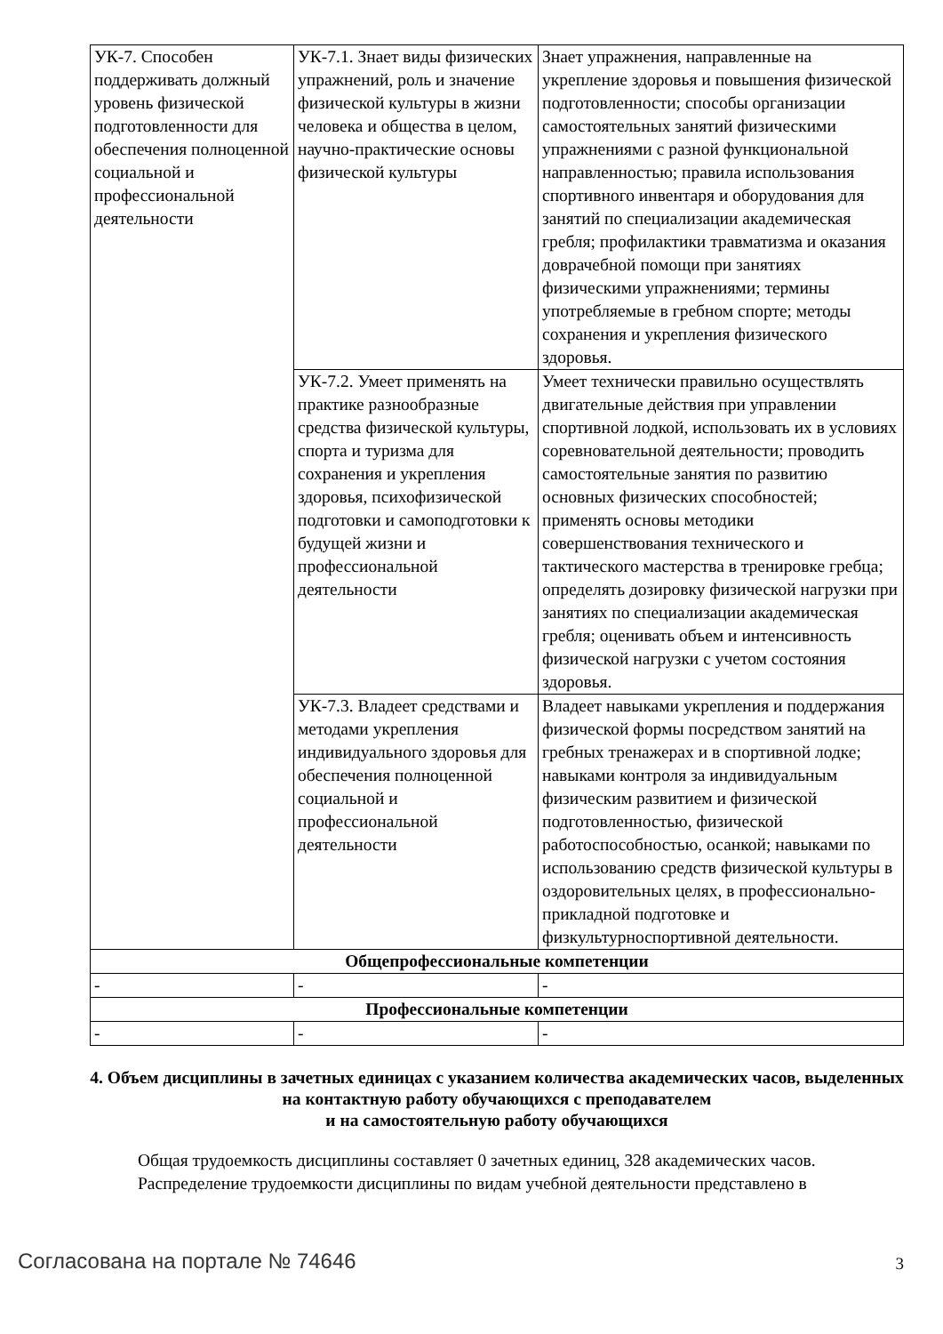| УК-7. Способен поддерживать должный уровень физической подготовленности для обеспечения полноценной социальной и профессиональной деятельности | УК-7.1. Знает виды физических упражнений, роль и значение физической культуры в жизни человека и общества в целом, научно-практические основы физической культуры | Знает упражнения, направленные на укрепление здоровья и повышения физической подготовленности; способы организации самостоятельных занятий физическими упражнениями с разной функциональной направленностью; правила использования спортивного инвентаря и оборудования для занятий по специализации академическая гребля; профилактики травматизма и оказания доврачебной помощи при занятиях физическими упражнениями; термины употребляемые в гребном спорте; методы сохранения и укрепления физического здоровья. |
| | УК-7.2. Умеет применять на практике разнообразные средства физической культуры, спорта и туризма для сохранения и укрепления здоровья, психофизической подготовки и самоподготовки к будущей жизни и профессиональной деятельности | Умеет технически правильно осуществлять двигательные действия при управлении спортивной лодкой, использовать их в условиях соревновательной деятельности; проводить самостоятельные занятия по развитию основных физических способностей; применять основы методики совершенствования технического и тактического мастерства в тренировке гребца; определять дозировку физической нагрузки при занятиях по специализации академическая гребля; оценивать объем и интенсивность физической нагрузки с учетом состояния здоровья. |
| | УК-7.3. Владеет средствами и методами укрепления индивидуального здоровья для обеспечения полноценной социальной и профессиональной деятельности | Владеет навыками укрепления и поддержания физической формы посредством занятий на гребных тренажерах и в спортивной лодке; навыками контроля за индивидуальным физическим развитием и физической подготовленностью, физической работоспособностью, осанкой; навыками по использованию средств физической культуры в оздоровительных целях, в профессионально-прикладной подготовке и физкультурноспортивной деятельности. |
| Общепрофессиональные компетенции | | |
| - | - | - |
| Профессиональные компетенции | | |
| - | - | - |
4. Объем дисциплины в зачетных единицах с указанием количества академических часов, выделенных на контактную работу обучающихся с преподавателем
и на самостоятельную работу обучающихся
Общая трудоемкость дисциплины составляет 0 зачетных единиц, 328 академических часов.
Распределение трудоемкости дисциплины по видам учебной деятельности представлено в
Согласована на портале № 74646 3